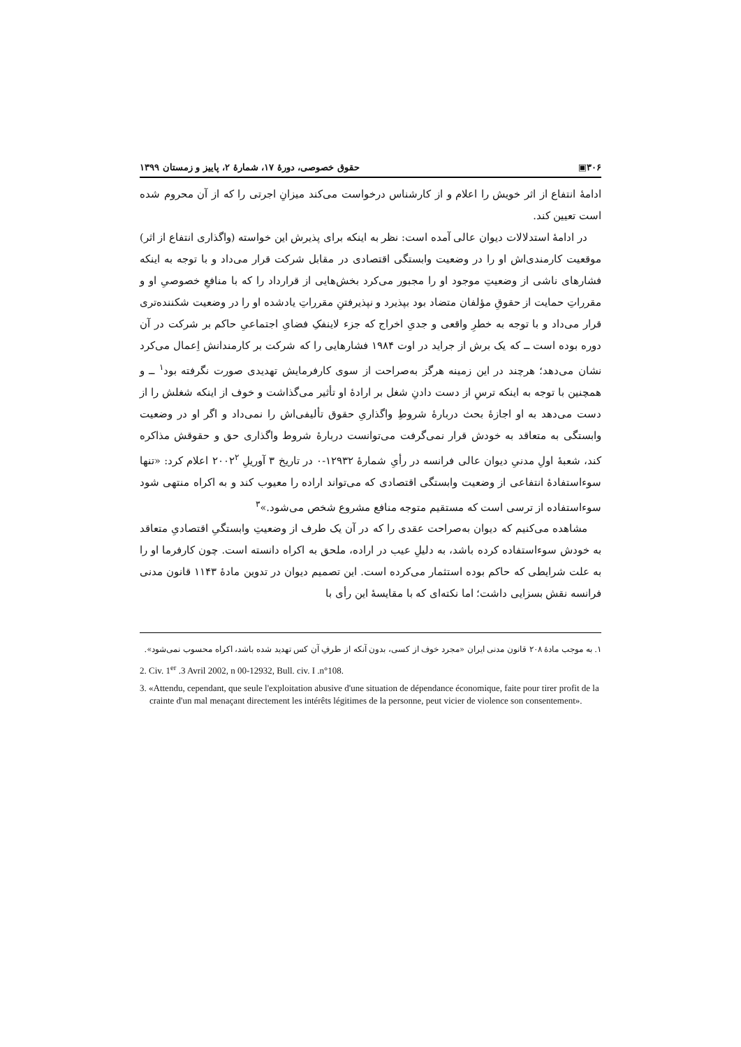۳۰۶▣ حقوق خصوصی، دورۀ ۱۷، شمارۀ ۲، پاییز و زمستان ۱۳۹۹
ادامۀ انتفاع از اثر خویش را اعلام و از کارشناس درخواست می‌کند میزانِ اجرتی را که از آن محروم شده است تعیین کند.
در ادامۀ استدلالات دیوان عالی آمده است: نظر به اینکه برای پذیرش این خواسته (واگذاری انتفاع از اثر) موقعیت کارمندی‌اش او را در وضعیت وابستگی اقتصادی در مقابل شرکت قرار می‌داد و با توجه به اینکه فشارهای ناشی از وضعیتِ موجود او را مجبور می‌کرد بخش‌هایی از قرارداد را که با منافعِ خصوصیِ او و مقرراتِ حمایت از حقوقِ مؤلفان متضاد بود بپذیرد و نپذیرفتنِ مقرراتِ یادشده او را در وضعیت شکننده‌تری قرار می‌داد و با توجه به خطرِ واقعی و جدیِ اخراج که جزء لاینفکِ فضایِ اجتماعیِ حاکم بر شرکت در آن دوره بوده است ــ که یک برش از جراید در اوت ۱۹۸۴ فشارهایی را که شرکت بر کارمندانش اِعمال می‌کرد نشان می‌دهد؛ هرچند در این زمینه هرگز به‌صراحت از سوی کارفرمایش تهدیدی صورت نگرفته بود<sup>۱</sup> ــ و همچنین با توجه به اینکه ترسِ از دست دادنِ شغل بر ارادۀ او تأثیر می‌گذاشت و خوف از اینکه شغلش را از دست می‌دهد به او اجازۀ بحث دربارۀ شروطِ واگذاریِ حقوق تألیفی‌اش را نمی‌داد و اگر او در وضعیت وابستگی به متعاقد به خودش قرار نمی‌گرفت می‌توانست دربارۀ شروط واگذاری حق و حقوقش مذاکره کند، شعبۀ اولِ مدنیِ دیوان عالی فرانسه در رأیِ شمارۀ ۱۲۹۳۲-۰ در تاریخ ۳ آوریلِ ۲۰۰۲<sup>۲</sup> اعلام کرد: «تنها سوءاستفادۀ انتفاعی از وضعیت وابستگی اقتصادی که می‌تواند اراده را معیوب کند و به اکراه منتهی شود سوءاستفاده از ترسی است که مستقیم متوجه منافع مشروع شخص می‌شود.»<sup>۳</sup>
مشاهده می‌کنیم که دیوان به‌صراحت عقدی را که در آن یک طرف از وضعیتِ وابستگیِ اقتصادیِ متعاقد به خودش سوءاستفاده کرده باشد، به دلیلِ عیب در اراده، ملحق به اکراه دانسته است. چون کارفرما او را به علت شرایطی که حاکم بوده استثمار می‌کرده است. این تصمیم دیوان در تدوین مادۀ ۱۱۴۳ قانون مدنی فرانسه نقش بسزایی داشت؛ اما نکته‌ای که با مقایسۀ این رأی با
۱. به موجب مادۀ ۲۰۸ قانون مدنی ایران «مجرد خوف از کسی، بدون آنکه از طرفِ آن کس تهدید شده باشد، اکراه محسوب نمی‌شود».
2. Civ. 1<sup>er</sup> .3 Avril 2002, n 00-12932, Bull. civ. I .n°108.
3. «Attendu, cependant, que seule l'exploitation abusive d'une situation de dépendance économique, faite pour tirer profit de la crainte d'un mal menaçant directement les intérêts légitimes de la personne, peut vicier de violence son consentement».